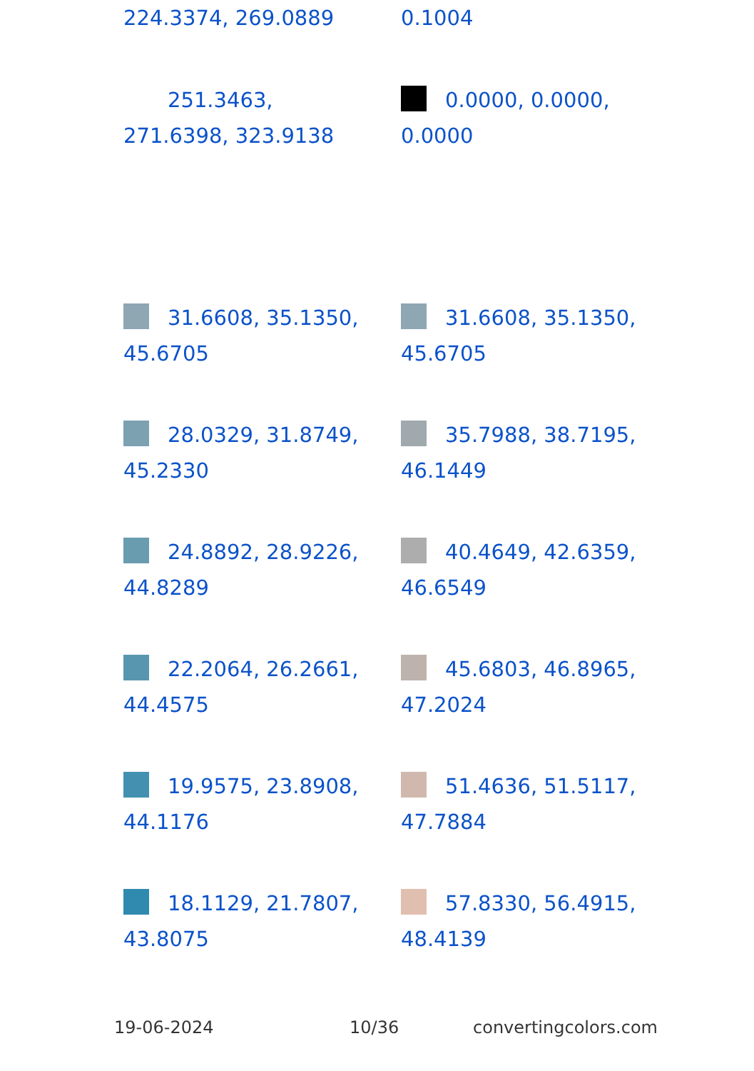224.3374, 269.0889 0.1004
251.3463, 271.6398, 323.9138
0.0000, 0.0000, 0.0000
31.6608, 35.1350, 45.6705
31.6608, 35.1350, 45.6705
28.0329, 31.8749, 45.2330
35.7988, 38.7195, 46.1449
24.8892, 28.9226, 44.8289
40.4649, 42.6359, 46.6549
22.2064, 26.2661, 44.4575
45.6803, 46.8965, 47.2024
19.9575, 23.8908, 44.1176
51.4636, 51.5117, 47.7884
18.1129, 21.7807, 43.8075
57.8330, 56.4915, 48.4139
19-06-2024 10/36 convertingcolors.com